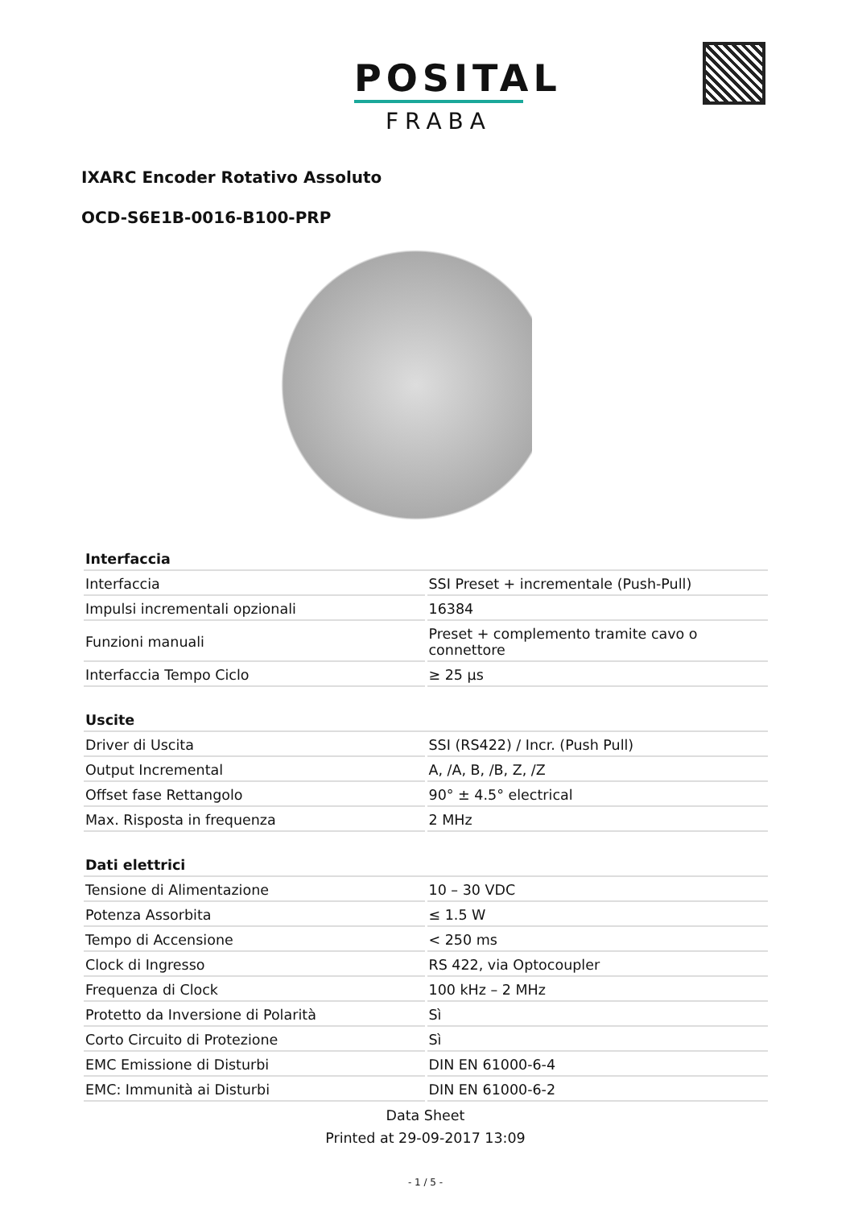POSITAL
FRABA
IXARC Encoder Rotativo Assoluto
OCD-S6E1B-0016-B100-PRP
| Interfaccia | |
| --- | --- |
| Interfaccia | SSI Preset + incrementale (Push-Pull) |
| Impulsi incrementali opzionali | 16384 |
| Funzioni manuali | Preset + complemento tramite cavo o connettore |
| Interfaccia Tempo Ciclo | ≥ 25 µs |
| Uscite | |
| --- | --- |
| Driver di Uscita | SSI (RS422) / Incr. (Push Pull) |
| Output Incremental | A, /A, B, /B, Z, /Z |
| Offset fase Rettangolo | 90° ± 4.5° electrical |
| Max. Risposta in frequenza | 2 MHz |
| Dati elettrici | |
| --- | --- |
| Tensione di Alimentazione | 10 – 30 VDC |
| Potenza Assorbita | ≤ 1.5 W |
| Tempo di Accensione | < 250 ms |
| Clock di Ingresso | RS 422, via Optocoupler |
| Frequenza di Clock | 100 kHz – 2 MHz |
| Protetto da Inversione di Polarità | Sì |
| Corto Circuito di Protezione | Sì |
| EMC Emissione di Disturbi | DIN EN 61000-6-4 |
| EMC: Immunità ai Disturbi | DIN EN 61000-6-2 |
Data Sheet
Printed at 29-09-2017 13:09
- 1 / 5 -